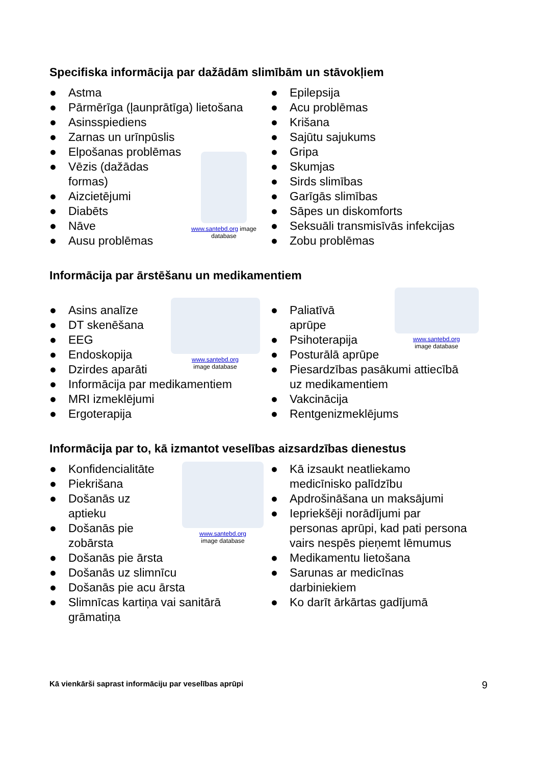Specifiska informācija par dažādām slimībām un stāvokļiem
● Astma
● Pārmērīga (ļaunprātīga) lietošana
● Asinsspiediens
● Zarnas un urīnpūslis
● Elpošanas problēmas
● Vēzis (dažādas
formas)
● Aizcietējumi
● Diabēts
● Nāve
● Ausu problēmas
www.santebd.org image database
● Epilepsija
● Acu problēmas
● Krišana
● Sajūtu sajukums
● Gripa
● Skumjas
● Sirds slimības
● Garīgās slimības
● Sāpes un diskomforts
● Seksuāli transmisīvās infekcijas
● Zobu problēmas
Informācija par ārstēšanu un medikamentiem
● Asins analīze
● DT skenēšana
● EEG
● Endoskopija
● Dzirdes aparāti
● Informācija par medikamentiem
● MRI izmeklējumi
● Ergoterapija
www.santebd.org
image database
● Paliatīvā
aprūpe
● Psihoterapija
● Posturālā aprūpe
● Piesardzības pasākumi attiecībā
uz medikamentiem
● Vakcinācija
● Rentgenizmeklējums
www.santebd.org
image database
Informācija par to, kā izmantot veselības aizsardzības dienestus
● Konfidencialitāte
● Piekrišana
● Došanās uz
aptieku
● Došanās pie
zobārsta
● Došanās pie ārsta
● Došanās uz slimnīcu
● Došanās pie acu ārsta
● Slimnīcas kartiņa vai sanitārā
grāmatiņa
www.santebd.org
image database
● Kā izsaukt neatliekamo
medicīnisko palīdzību
● Apdrošināšana un maksājumi
● Iepriekšēji norādījumi par
personas aprūpi, kad pati persona
vairs nespēs pieņemt lēmumus
● Medikamentu lietošana
● Sarunas ar medicīnas
darbiniekiem
● Ko darīt ārkārtas gadījumā
Kā vienkārši saprast informāciju par veselības aprūpi 9